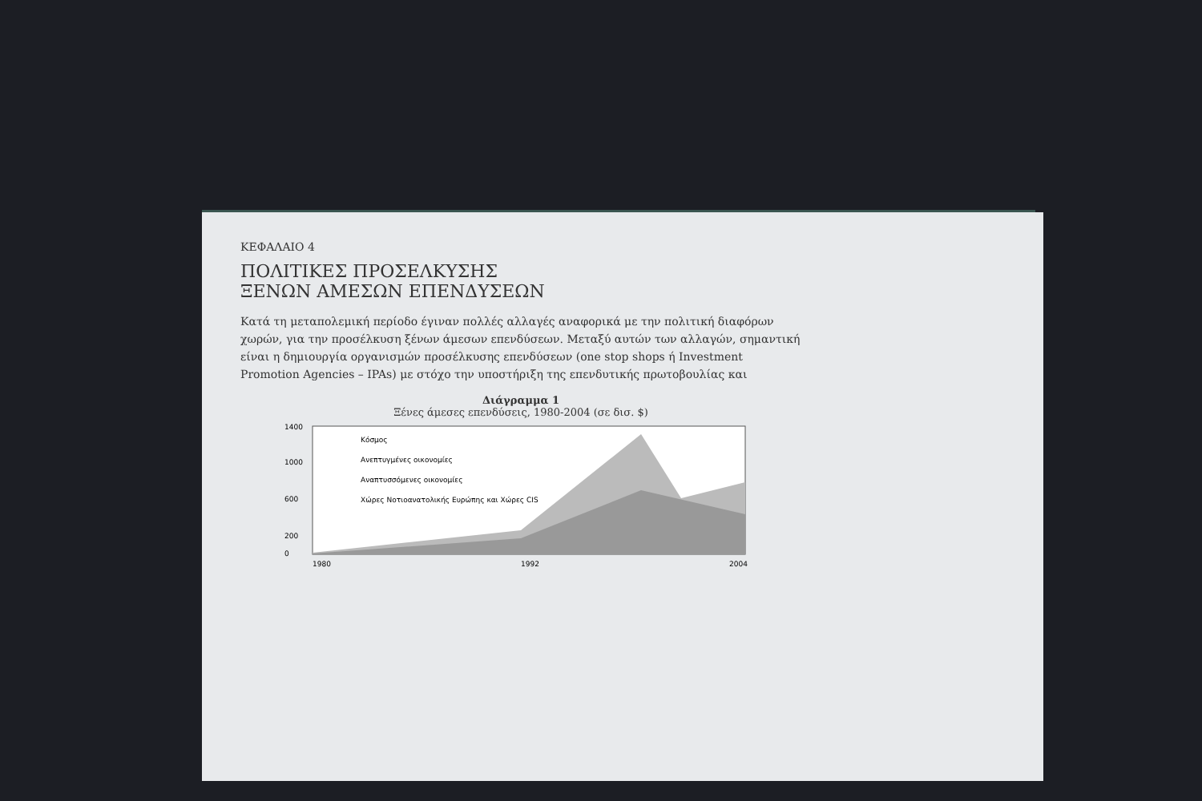ΚΕΦΑΛΑΙΟ 4
ΠΟΛΙΤΙΚΕΣ ΠΡΟΣΕΛΚΥΣΗΣ
ΞΕΝΩΝ ΑΜΕΣΩΝ ΕΠΕΝΔΥΣΕΩΝ
Κατά τη μεταπολεμική περίοδο έγιναν πολλές αλλαγές αναφορικά με την πολιτική διαφόρων χωρών, για την προσέλκυση ξένων άμεσων επενδύσεων. Μεταξύ αυτών των αλλαγών, σημαντική είναι η δημιουργία οργανισμών προσέλκυσης επενδύσεων (one stop shops ή Investment Promotion Agencies – IPAs) με στόχο την υποστήριξη της επενδυτικής πρωτοβουλίας και
Διάγραμμα 1
Ξένες άμεσες επενδύσεις, 1980-2004 (σε δισ. $)
1400
1000
600
200
0
1980
1992
2004
Κόσμος
Ανεπτυγμένες οικονομίες
Αναπτυσσόμενες οικονομίες
Χώρες Νοτιοανατολικής Ευρώπης και Χώρες CIS